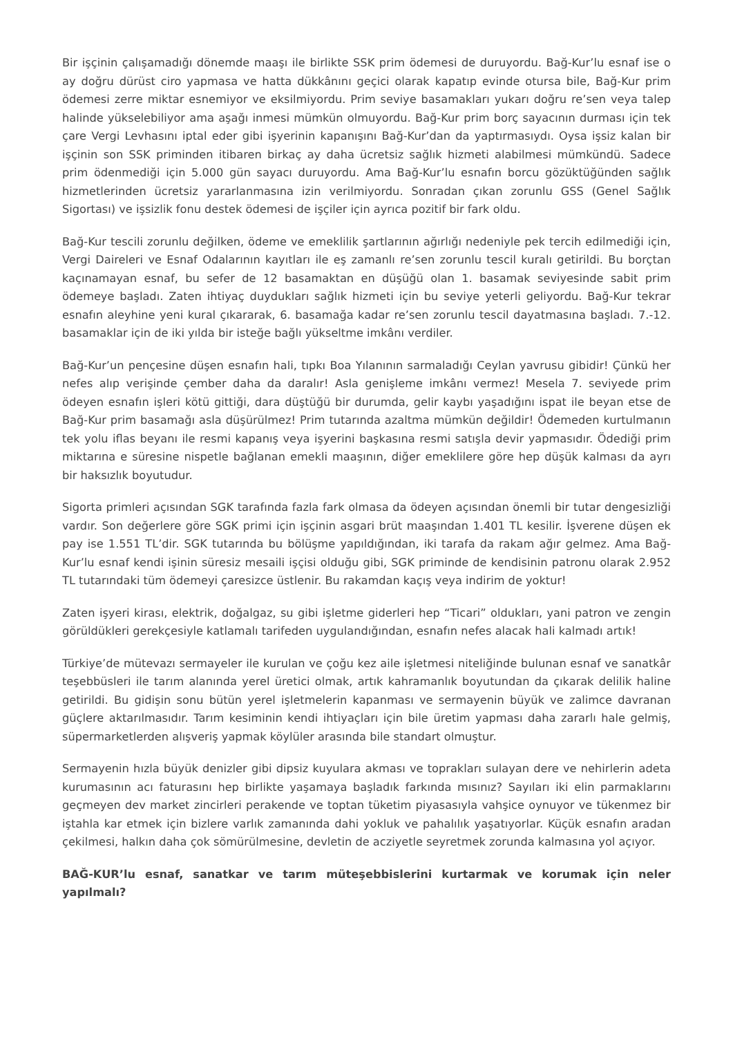Bir işçinin çalışamadığı dönemde maaşı ile birlikte SSK prim ödemesi de duruyordu. Bağ-Kur’lu esnaf ise o ay doğru dürüst ciro yapmasa ve hatta dükkânını geçici olarak kapatıp evinde otursa bile, Bağ-Kur prim ödemesi zerre miktar esnemiyor ve eksilmiyordu. Prim seviye basamakları yukarı doğru re’sen veya talep halinde yükselebiliyor ama aşağı inmesi mümkün olmuyordu. Bağ-Kur prim borç sayacının durması için tek çare Vergi Levhasını iptal eder gibi işyerinin kapanışını Bağ-Kur’dan da yaptırmasıydı. Oysa işsiz kalan bir işçinin son SSK priminden itibaren birkaç ay daha ücretsiz sağlık hizmeti alabilmesi mümkündü. Sadece prim ödenmediği için 5.000 gün sayacı duruyordu. Ama Bağ-Kur’lu esnafın borcu gözüktüğünden sağlık hizmetlerinden ücretsiz yararlanmasına izin verilmiyordu. Sonradan çıkan zorunlu GSS (Genel Sağlık Sigortası) ve işsizlik fonu destek ödemesi de işçiler için ayrıca pozitif bir fark oldu.
Bağ-Kur tescili zorunlu değilken, ödeme ve emeklilik şartlarının ağırlığı nedeniyle pek tercih edilmediği için, Vergi Daireleri ve Esnaf Odalarının kayıtları ile eş zamanlı re’sen zorunlu tescil kuralı getirildi. Bu borçtan kaçınamayan esnaf, bu sefer de 12 basamaktan en düşüğü olan 1. basamak seviyesinde sabit prim ödemeye başladı. Zaten ihtiyaç duydukları sağlık hizmeti için bu seviye yeterli geliyordu. Bağ-Kur tekrar esnafın aleyhine yeni kural çıkararak, 6. basamağa kadar re’sen zorunlu tescil dayatmasına başladı. 7.-12. basamaklar için de iki yılda bir isteğe bağlı yükseltme imkânı verdiler.
Bağ-Kur’un pençesine düşen esnafın hali, tıpkı Boa Yılanının sarmaladığı Ceylan yavrusu gibidir! Çünkü her nefes alıp verişinde çember daha da daralır! Asla genişleme imkânı vermez! Mesela 7. seviyede prim ödeyen esnafın işleri kötü gittiği, dara düştüğü bir durumda, gelir kaybı yaşadığını ispat ile beyan etse de Bağ-Kur prim basamağı asla düşürülmez! Prim tutarında azaltma mümkün değildir! Ödemeden kurtulmanın tek yolu iflas beyanı ile resmi kapanış veya işyerini başkasına resmi satışla devir yapmasıdır. Ödediği prim miktarına e süresine nispetle bağlanan emekli maaşının, diğer emeklilere göre hep düşük kalması da ayrı bir haksızlık boyutudur.
Sigorta primleri açısından SGK tarafında fazla fark olmasa da ödeyen açısından önemli bir tutar dengesizliği vardır. Son değerlere göre SGK primi için işçinin asgari brüt maaşından 1.401 TL kesilir. İşverene düşen ek pay ise 1.551 TL’dir. SGK tutarında bu bölüşme yapıldığından, iki tarafa da rakam ağır gelmez. Ama Bağ-Kur’lu esnaf kendi işinin süresiz mesaili işçisi olduğu gibi, SGK priminde de kendisinin patronu olarak 2.952 TL tutarındaki tüm ödemeyi çaresizce üstlenir. Bu rakamdan kaçış veya indirim de yoktur!
Zaten işyeri kirası, elektrik, doğalgaz, su gibi işletme giderleri hep “Ticari” oldukları, yani patron ve zengin görüldükleri gerekçesiyle katlamalı tarifeden uygulandığından, esnafın nefes alacak hali kalmadı artık!
Türkiye’de mütevazı sermayeler ile kurulan ve çoğu kez aile işletmesi niteliğinde bulunan esnaf ve sanatkâr teşebbüsleri ile tarım alanında yerel üretici olmak, artık kahramanlık boyutundan da çıkarak delilik haline getirildi. Bu gidişin sonu bütün yerel işletmelerin kapanması ve sermayenin büyük ve zalimce davranan güçlere aktarılmasıdır. Tarım kesiminin kendi ihtiyaçları için bile üretim yapması daha zararlı hale gelmiş, süpermarketlerden alışveriş yapmak köylüler arasında bile standart olmuştur.
Sermayenin hızla büyük denizler gibi dipsiz kuyulara akması ve toprakları sulayan dere ve nehirlerin adeta kurumasının acı faturasını hep birlikte yaşamaya başladık farkında mısınız? Sayıları iki elin parmaklarını geçmeyen dev market zincirleri perakende ve toptan tüketim piyasasıyla vahşice oynuyor ve tükenmez bir iştahla kar etmek için bizlere varlık zamanında dahi yokluk ve pahalılık yaşatıyorlar. Küçük esnafın aradan çekilmesi, halkın daha çok sömürülmesine, devletin de acziyetle seyretmek zorunda kalmasına yol açıyor.
BAĞ-KUR’lu esnaf, sanatkar ve tarım müteşebbislerini kurtarmak ve korumak için neler yapılmalı?